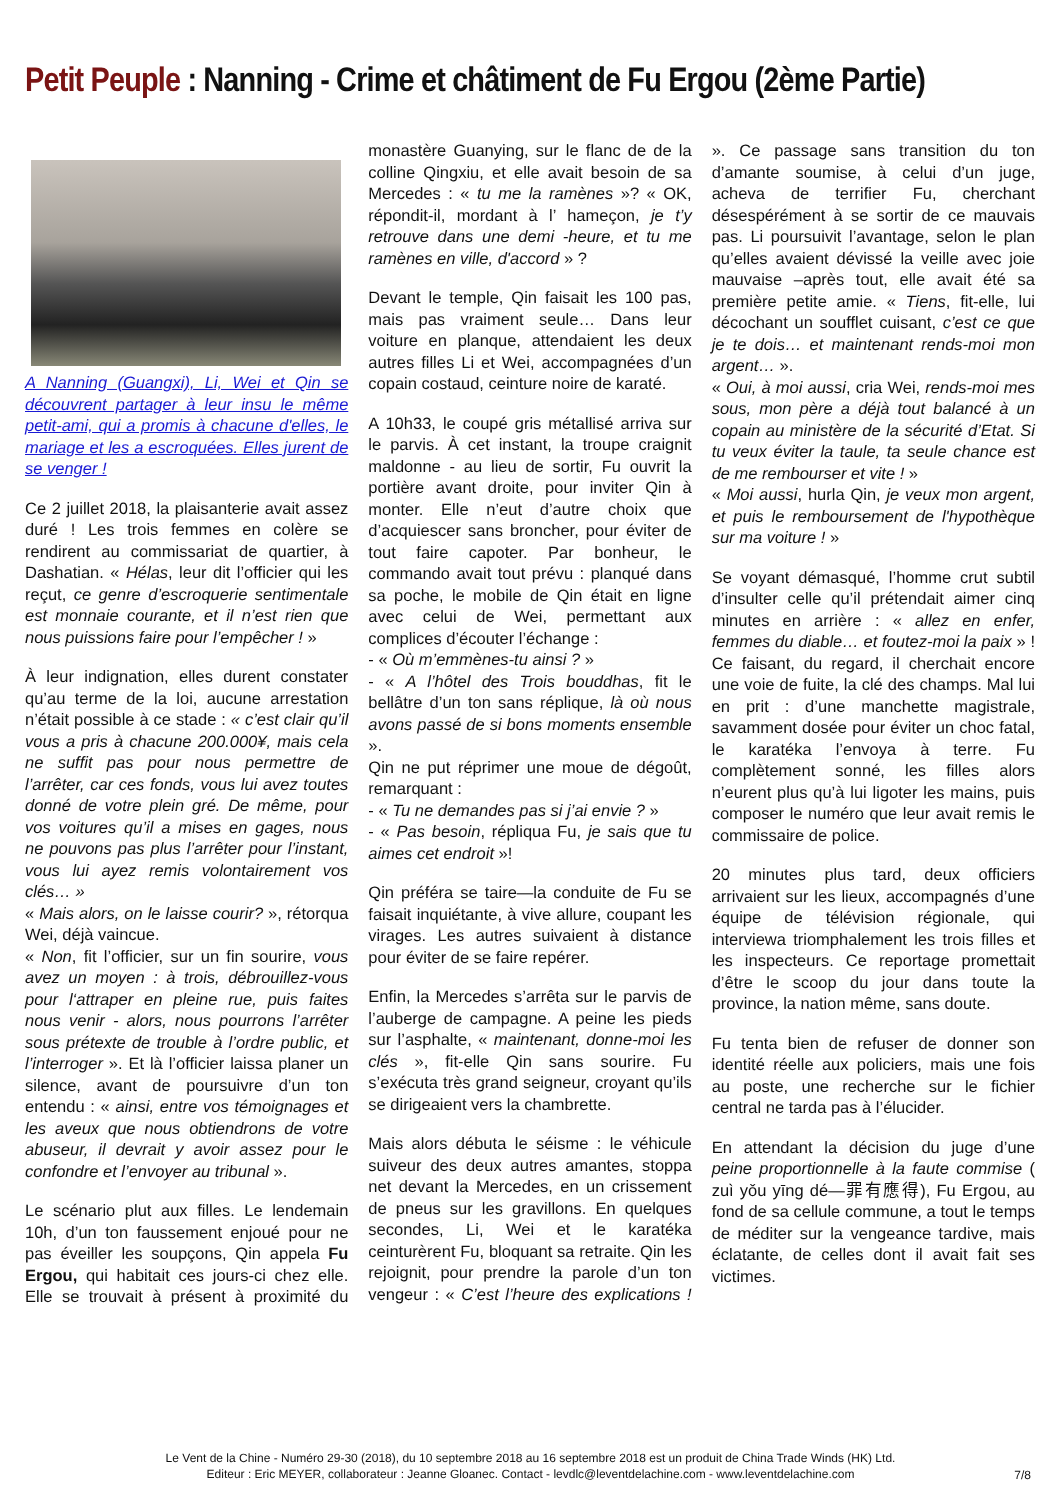Petit Peuple : Nanning - Crime et châtiment de Fu Ergou (2ème Partie)
A Nanning (Guangxi), Li, Wei et Qin se découvrent partager à leur insu le même petit-ami, qui a promis à chacune d'elles, le mariage et les a escroquées. Elles jurent de se venger !
Ce 2 juillet 2018, la plaisanterie avait assez duré ! Les trois femmes en colère se rendirent au commissariat de quartier, à Dashatian. « Hélas, leur dit l’officier qui les reçut, ce genre d’escroquerie sentimentale est monnaie courante, et il n’est rien que nous puissions faire pour l’empêcher ! »
À leur indignation, elles durent constater qu’au terme de la loi, aucune arrestation n’était possible à ce stade : « c’est clair qu’il vous a pris à chacune 200.000¥, mais cela ne suffit pas pour nous permettre de l’arrêter, car ces fonds, vous lui avez toutes donné de votre plein gré. De même, pour vos voitures qu’il a mises en gages, nous ne pouvons pas plus l’arrêter pour l’instant, vous lui ayez remis volontairement vos clés… »
« Mais alors, on le laisse courir? », rétorqua Wei, déjà vaincue.
« Non, fit l’officier, sur un fin sourire, vous avez un moyen : à trois, débrouillez-vous pour l‘attraper en pleine rue, puis faites nous venir - alors, nous pourrons l’arrêter sous prétexte de trouble à l’ordre public, et l’interroger ». Et là l’officier laissa planer un silence, avant de poursuivre d’un ton entendu : « ainsi, entre vos témoignages et les aveux que nous obtiendrons de votre abuseur, il devrait y avoir assez pour le confondre et l’envoyer au tribunal ».
Le scénario plut aux filles. Le lendemain 10h, d’un ton faussement enjoué pour ne pas éveiller les soupçons, Qin appela Fu Ergou, qui habitait ces jours-ci chez elle. Elle se trouvait à présent à proximité du monastère Guanying, sur le flanc de de la colline Qingxiu, et elle avait besoin de sa Mercedes : « tu me la ramènes »? « OK, répondit-il, mordant à l’ hameçon, je t’y retrouve dans une demi -heure, et tu me ramènes en ville, d'accord » ?
Devant le temple, Qin faisait les 100 pas, mais pas vraiment seule… Dans leur voiture en planque, attendaient les deux autres filles Li et Wei, accompagnées d’un copain costaud, ceinture noire de karaté.
A 10h33, le coupé gris métallisé arriva sur le parvis. À cet instant, la troupe craignit maldonne - au lieu de sortir, Fu ouvrit la portière avant droite, pour inviter Qin à monter. Elle n’eut d’autre choix que d’acquiescer sans broncher, pour éviter de tout faire capoter. Par bonheur, le commando avait tout prévu : planqué dans sa poche, le mobile de Qin était en ligne avec celui de Wei, permettant aux complices d’écouter l’échange :
- « Où m’emmènes-tu ainsi ? »
- « A l’hôtel des Trois bouddhas, fit le bellâtre d’un ton sans réplique, là où nous avons passé de si bons moments ensemble ».
Qin ne put réprimer une moue de dégoût, remarquant :
- « Tu ne demandes pas si j’ai envie ? »
- « Pas besoin, répliqua Fu, je sais que tu aimes cet endroit »!
Qin préféra se taire—la conduite de Fu se faisait inquiétante, à vive allure, coupant les virages. Les autres suivaient à distance pour éviter de se faire repérer.
Enfin, la Mercedes s’arrêta sur le parvis de l’auberge de campagne. A peine les pieds sur l’asphalte, « maintenant, donne-moi les clés », fit-elle Qin sans sourire. Fu s’exécuta très grand seigneur, croyant qu’ils se dirigeaient vers la chambrette.
Mais alors débuta le séisme : le véhicule suiveur des deux autres amantes, stoppa net devant la Mercedes, en un crissement de pneus sur les gravillons. En quelques secondes, Li, Wei et le karatéka ceinturèrent Fu, bloquant sa retraite. Qin les rejoignit, pour prendre la parole d’un ton vengeur : « C’est l’heure des explications ! ». Ce passage sans transition du ton d’amante soumise, à celui d’un juge, acheva de terrifier Fu, cherchant désespérément à se sortir de ce mauvais pas. Li poursuivit l’avantage, selon le plan qu’elles avaient dévissé la veille avec joie mauvaise –après tout, elle avait été sa première petite amie. « Tiens, fit-elle, lui décochant un soufflet cuisant, c’est ce que je te dois… et maintenant rends-moi mon argent… ».
« Oui, à moi aussi, cria Wei, rends-moi mes sous, mon père a déjà tout balancé à un copain au ministère de la sécurité d’Etat. Si tu veux éviter la taule, ta seule chance est de me rembourser et vite ! »
« Moi aussi, hurla Qin, je veux mon argent, et puis le remboursement de l'hypothèque sur ma voiture ! »
Se voyant démasqué, l’homme crut subtil d’insulter celle qu’il prétendait aimer cinq minutes en arrière : « allez en enfer, femmes du diable… et foutez-moi la paix » ! Ce faisant, du regard, il cherchait encore une voie de fuite, la clé des champs. Mal lui en prit : d’une manchette magistrale, savamment dosée pour éviter un choc fatal, le karatéka l’envoya à terre. Fu complètement sonné, les filles alors n’eurent plus qu’à lui ligoter les mains, puis composer le numéro que leur avait remis le commissaire de police.
20 minutes plus tard, deux officiers arrivaient sur les lieux, accompagnés d’une équipe de télévision régionale, qui interviewa triomphalement les trois filles et les inspecteurs. Ce reportage promettait d’être le scoop du jour dans toute la province, la nation même, sans doute.
Fu tenta bien de refuser de donner son identité réelle aux policiers, mais une fois au poste, une recherche sur le fichier central ne tarda pas à l’élucider.
En attendant la décision du juge d’une peine proportionnelle à la faute commise ( zuì yǒu yīng dé—罪有應得), Fu Ergou, au fond de sa cellule commune, a tout le temps de méditer sur la vengeance tardive, mais éclatante, de celles dont il avait fait ses victimes.
Le Vent de la Chine - Numéro 29-30 (2018), du 10 septembre 2018 au 16 septembre 2018 est un produit de China Trade Winds (HK) Ltd.
Editeur : Eric MEYER, collaborateur : Jeanne Gloanec. Contact - levdlc@leventdelachine.com - www.leventdelachine.com
7/8